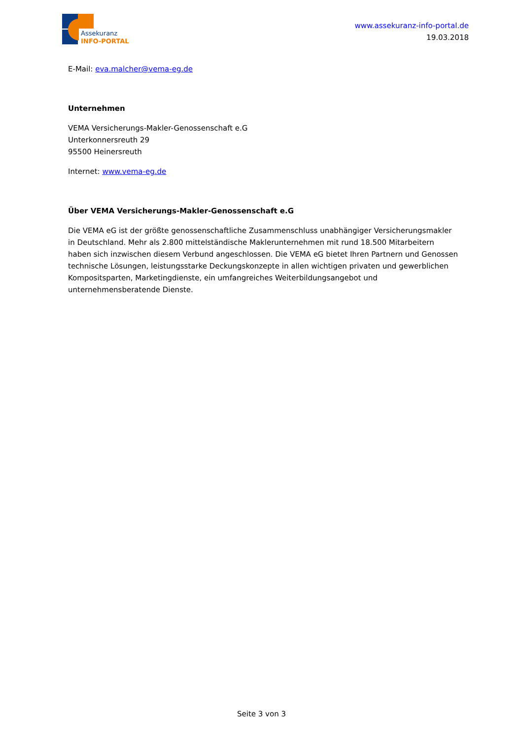Assekuranz
INFO-PORTAL
www.assekuranz-info-portal.de
19.03.2018
E-Mail: eva.malcher@vema-eg.de
Unternehmen
VEMA Versicherungs-Makler-Genossenschaft e.G
Unterkonnersreuth 29
95500 Heinersreuth
Internet: www.vema-eg.de
Über VEMA Versicherungs-Makler-Genossenschaft e.G
Die VEMA eG ist der größte genossenschaftliche Zusammenschluss unabhängiger Versicherungsmakler in Deutschland. Mehr als 2.800 mittelständische Maklerunternehmen mit rund 18.500 Mitarbeitern haben sich inzwischen diesem Verbund angeschlossen. Die VEMA eG bietet Ihren Partnern und Genossen technische Lösungen, leistungsstarke Deckungskonzepte in allen wichtigen privaten und gewerblichen Kompositsparten, Marketingdienste, ein umfangreiches Weiterbildungsangebot und unternehmensberatende Dienste.
Seite 3 von 3